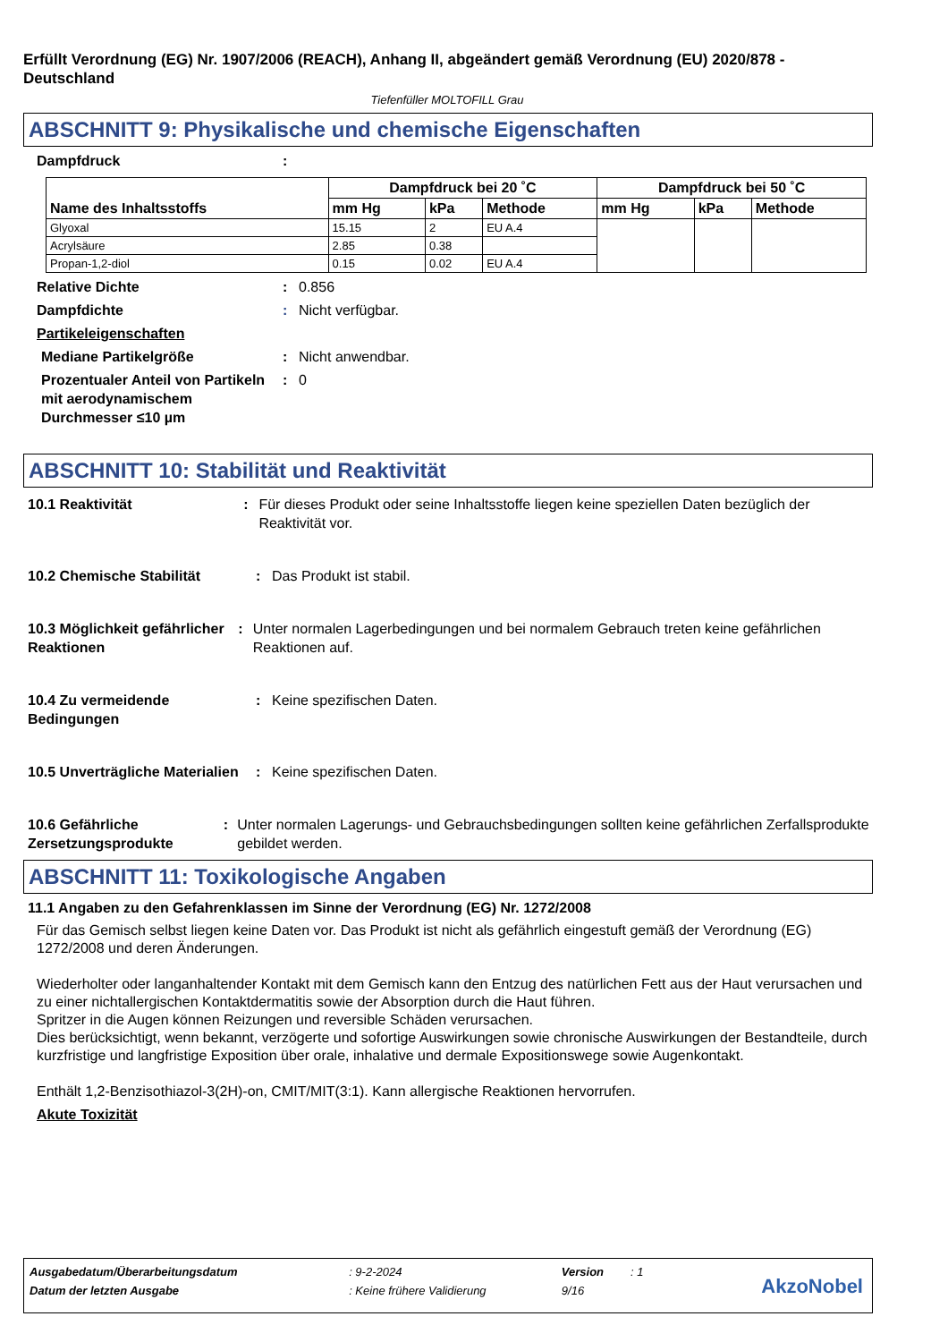Erfüllt Verordnung (EG) Nr. 1907/2006 (REACH), Anhang II, abgeändert gemäß Verordnung (EU) 2020/878 - Deutschland
Tiefenfüller MOLTOFILL Grau
ABSCHNITT 9: Physikalische und chemische Eigenschaften
Dampfdruck:
| Name des Inhaltsstoffs | Dampfdruck bei 20 ˚C | | | Dampfdruck bei 50 ˚C | | |
| --- | --- | --- | --- | --- | --- | --- |
| | mm Hg | kPa | Methode | mm Hg | kPa | Methode |
| Glyoxal | 15.15 | 2 | EU A.4 | | | |
| Acrylsäure | 2.85 | 0.38 | | | | |
| Propan-1,2-diol | 0.15 | 0.02 | EU A.4 | | | |
Relative Dichte: 0.856
Dampfdichte: Nicht verfügbar.
Partikeleigenschaften
Mediane Partikelgröße: Nicht anwendbar.
Prozentualer Anteil von Partikeln mit aerodynamischem Durchmesser ≤10 µm: 0
ABSCHNITT 10: Stabilität und Reaktivität
10.1 Reaktivität: Für dieses Produkt oder seine Inhaltsstoffe liegen keine speziellen Daten bezüglich der Reaktivität vor.
10.2 Chemische Stabilität: Das Produkt ist stabil.
10.3 Möglichkeit gefährlicher Reaktionen: Unter normalen Lagerbedingungen und bei normalem Gebrauch treten keine gefährlichen Reaktionen auf.
10.4 Zu vermeidende Bedingungen: Keine spezifischen Daten.
10.5 Unverträgliche Materialien: Keine spezifischen Daten.
10.6 Gefährliche Zersetzungsprodukte: Unter normalen Lagerungs- und Gebrauchsbedingungen sollten keine gefährlichen Zerfallsprodukte gebildet werden.
ABSCHNITT 11: Toxikologische Angaben
11.1 Angaben zu den Gefahrenklassen im Sinne der Verordnung (EG) Nr. 1272/2008
Für das Gemisch selbst liegen keine Daten vor. Das Produkt ist nicht als gefährlich eingestuft gemäß der Verordnung (EG) 1272/2008 und deren Änderungen.
Wiederholter oder langanhaltender Kontakt mit dem Gemisch kann den Entzug des natürlichen Fett aus der Haut verursachen und zu einer nichtallergischen Kontaktdermatitis sowie der Absorption durch die Haut führen.
Spritzer in die Augen können Reizungen und reversible Schäden verursachen.
Dies berücksichtigt, wenn bekannt, verzögerte und sofortige Auswirkungen sowie chronische Auswirkungen der Bestandteile, durch kurzfristige und langfristige Exposition über orale, inhalative und dermale Expositionswege sowie Augenkontakt.
Enthält 1,2-Benzisothiazol-3(2H)-on, CMIT/MIT(3:1). Kann allergische Reaktionen hervorrufen.
Akute Toxizität
| Ausgabedatum/Überarbeitungsdatum | : 9-2-2024 | Version | : 1 |
| Datum der letzten Ausgabe | : Keine frühere Validierung | 9/16 | |
AkzoNobel